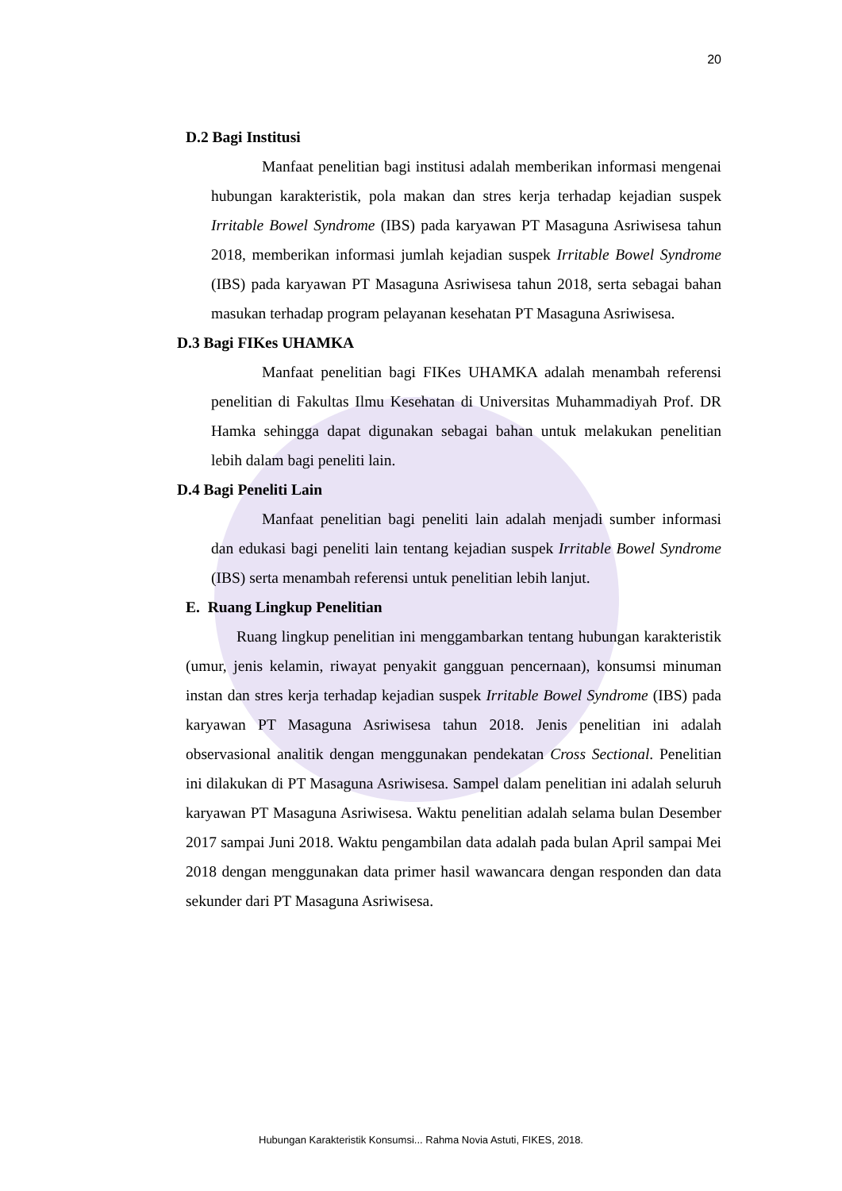20
D.2 Bagi Institusi
Manfaat penelitian bagi institusi adalah memberikan informasi mengenai hubungan karakteristik, pola makan dan stres kerja terhadap kejadian suspek Irritable Bowel Syndrome (IBS) pada karyawan PT Masaguna Asriwisesa tahun 2018, memberikan informasi jumlah kejadian suspek Irritable Bowel Syndrome (IBS) pada karyawan PT Masaguna Asriwisesa tahun 2018, serta sebagai bahan masukan terhadap program pelayanan kesehatan PT Masaguna Asriwisesa.
D.3 Bagi FIKes UHAMKA
Manfaat penelitian bagi FIKes UHAMKA adalah menambah referensi penelitian di Fakultas Ilmu Kesehatan di Universitas Muhammadiyah Prof. DR Hamka sehingga dapat digunakan sebagai bahan untuk melakukan penelitian lebih dalam bagi peneliti lain.
D.4 Bagi Peneliti Lain
Manfaat penelitian bagi peneliti lain adalah menjadi sumber informasi dan edukasi bagi peneliti lain tentang kejadian suspek Irritable Bowel Syndrome (IBS) serta menambah referensi untuk penelitian lebih lanjut.
E. Ruang Lingkup Penelitian
Ruang lingkup penelitian ini menggambarkan tentang hubungan karakteristik (umur, jenis kelamin, riwayat penyakit gangguan pencernaan), konsumsi minuman instan dan stres kerja terhadap kejadian suspek Irritable Bowel Syndrome (IBS) pada karyawan PT Masaguna Asriwisesa tahun 2018. Jenis penelitian ini adalah observasional analitik dengan menggunakan pendekatan Cross Sectional. Penelitian ini dilakukan di PT Masaguna Asriwisesa. Sampel dalam penelitian ini adalah seluruh karyawan PT Masaguna Asriwisesa. Waktu penelitian adalah selama bulan Desember 2017 sampai Juni 2018. Waktu pengambilan data adalah pada bulan April sampai Mei 2018 dengan menggunakan data primer hasil wawancara dengan responden dan data sekunder dari PT Masaguna Asriwisesa.
Hubungan Karakteristik Konsumsi... Rahma Novia Astuti, FIKES, 2018.